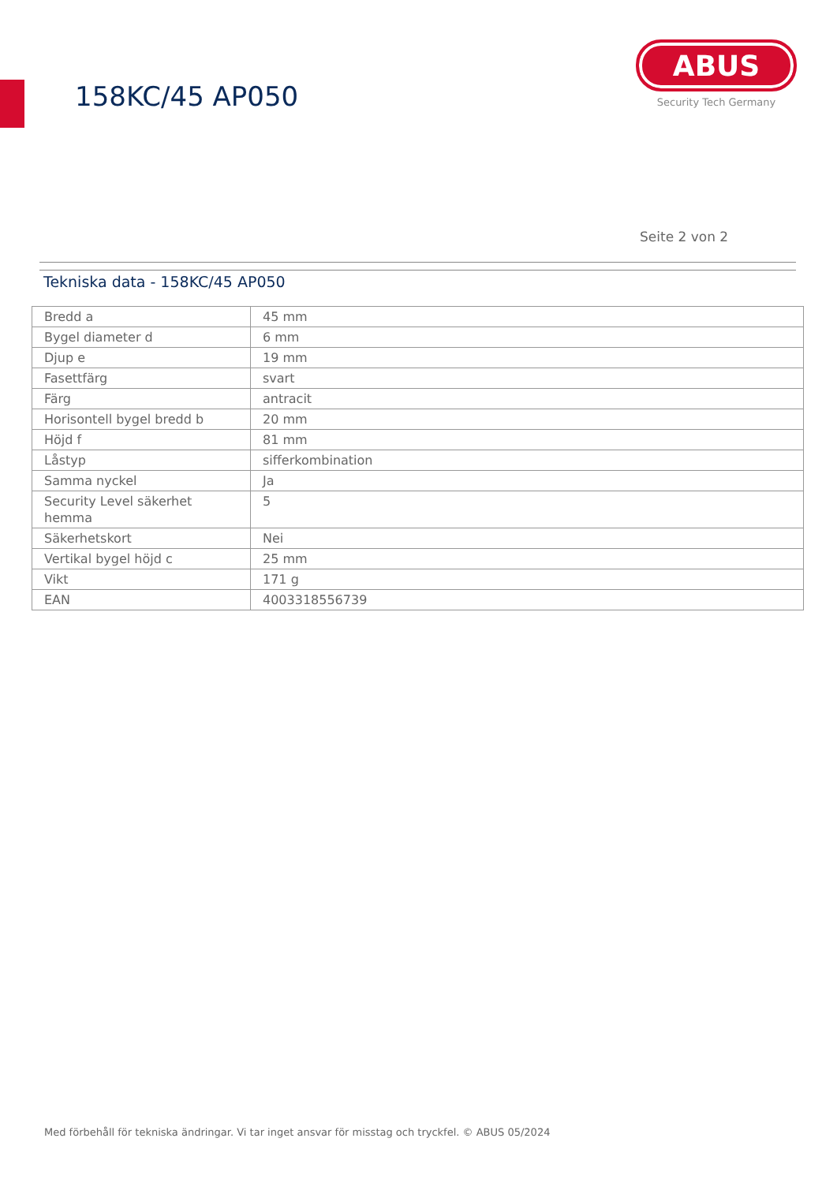158KC/45 AP050
ABUS
Security Tech Germany
Seite 2 von 2
Tekniska data - 158KC/45 AP050
| Bredd a | 45 mm |
| Bygel diameter d | 6 mm |
| Djup e | 19 mm |
| Fasettfärg | svart |
| Färg | antracit |
| Horisontell bygel bredd b | 20 mm |
| Höjd f | 81 mm |
| Låstyp | sifferkombination |
| Samma nyckel | Ja |
| Security Level säkerhet hemma | 5 |
| Säkerhetskort | Nei |
| Vertikal bygel höjd c | 25 mm |
| Vikt | 171 g |
| EAN | 4003318556739 |
Med förbehåll för tekniska ändringar. Vi tar inget ansvar för misstag och tryckfel. © ABUS 05/2024